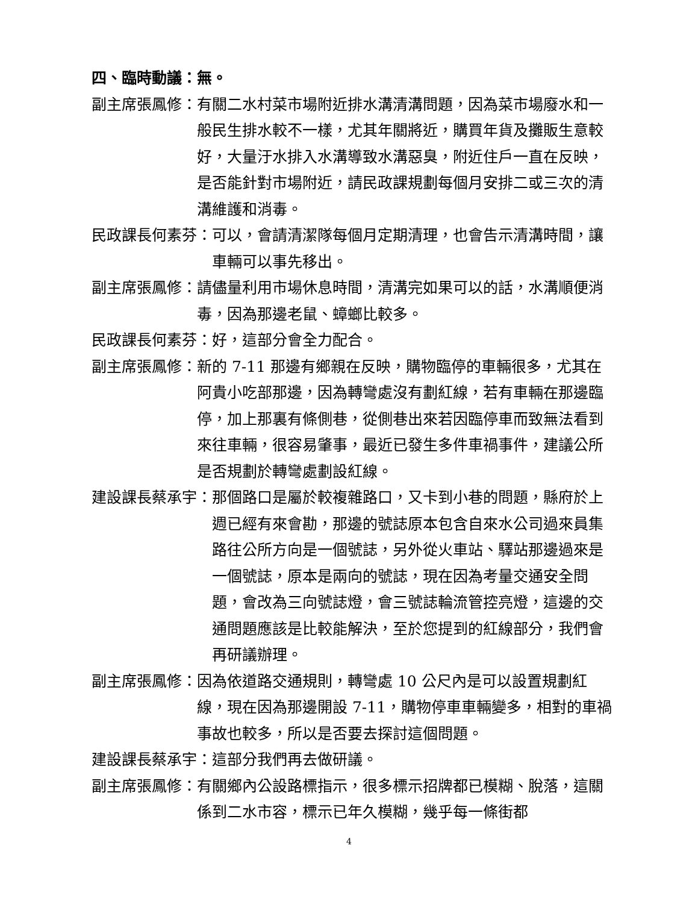四、臨時動議：無。
副主席張鳳修： 有關二水村菜市場附近排水溝清溝問題，因為菜市場廢水和一般民生排水較不一樣，尤其年關將近，購買年貨及攤販生意較好，大量汙水排入水溝導致水溝惡臭，附近住戶一直在反映，是否能針對市場附近，請民政課規劃每個月安排二或三次的清溝維護和消毒。
民政課長何素芬： 可以，會請清潔隊每個月定期清理，也會告示清溝時間，讓車輛可以事先移出。
副主席張鳳修： 請儘量利用市場休息時間，清溝完如果可以的話，水溝順便消毒，因為那邊老鼠、蟑螂比較多。
民政課長何素芬： 好，這部分會全力配合。
副主席張鳳修： 新的 7-11 那邊有鄉親在反映，購物臨停的車輛很多，尤其在阿貴小吃部那邊，因為轉彎處沒有劃紅線，若有車輛在那邊臨停，加上那裏有條側巷，從側巷出來若因臨停車而致無法看到來往車輛，很容易肇事，最近已發生多件車禍事件，建議公所是否規劃於轉彎處劃設紅線。
建設課長蔡承宇： 那個路口是屬於較複雜路口，又卡到小巷的問題，縣府於上週已經有來會勘，那邊的號誌原本包含自來水公司過來員集路往公所方向是一個號誌，另外從火車站、驛站那邊過來是一個號誌，原本是兩向的號誌，現在因為考量交通安全問題，會改為三向號誌燈，會三號誌輪流管控亮燈，這邊的交通問題應該是比較能解決，至於您提到的紅線部分，我們會再研議辦理。
副主席張鳳修： 因為依道路交通規則，轉彎處 10 公尺內是可以設置規劃紅線，現在因為那邊開設 7-11，購物停車車輛變多，相對的車禍事故也較多，所以是否要去探討這個問題。
建設課長蔡承宇： 這部分我們再去做研議。
副主席張鳳修： 有關鄉內公設路標指示，很多標示招牌都已模糊、脫落，這關係到二水市容，標示已年久模糊，幾乎每一條街都
4